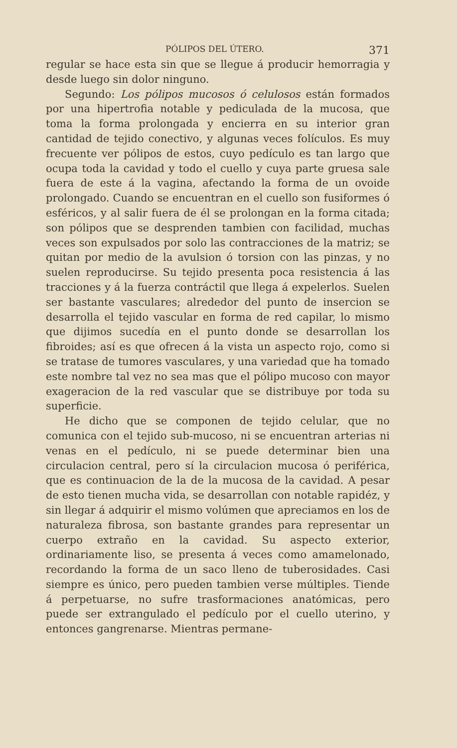PÓLIPOS DEL ÚTERO. 371
regular se hace esta sin que se llegue á producir hemorragia y desde luego sin dolor ninguno.
Segundo: Los pólipos mucosos ó celulosos están formados por una hipertrofia notable y pediculada de la mucosa, que toma la forma prolongada y encierra en su interior gran cantidad de tejido conectivo, y algunas veces folículos. Es muy frecuente ver pólipos de estos, cuyo pedículo es tan largo que ocupa toda la cavidad y todo el cuello y cuya parte gruesa sale fuera de este á la vagina, afectando la forma de un ovoide prolongado. Cuando se encuentran en el cuello son fusiformes ó esféricos, y al salir fuera de él se prolongan en la forma citada; son pólipos que se desprenden tambien con facilidad, muchas veces son expulsados por solo las contracciones de la matriz; se quitan por medio de la avulsion ó torsion con las pinzas, y no suelen reproducirse. Su tejido presenta poca resistencia á las tracciones y á la fuerza contráctil que llega á expelerlos. Suelen ser bastante vasculares; alrededor del punto de insercion se desarrolla el tejido vascular en forma de red capilar, lo mismo que dijimos sucedía en el punto donde se desarrollan los fibroides; así es que ofrecen á la vista un aspecto rojo, como si se tratase de tumores vasculares, y una variedad que ha tomado este nombre tal vez no sea mas que el pólipo mucoso con mayor exageracion de la red vascular que se distribuye por toda su superficie.
He dicho que se componen de tejido celular, que no comunica con el tejido sub-mucoso, ni se encuentran arterias ni venas en el pedículo, ni se puede determinar bien una circulacion central, pero sí la circulacion mucosa ó periférica, que es continuacion de la de la mucosa de la cavidad. A pesar de esto tienen mucha vida, se desarrollan con notable rapidéz, y sin llegar á adquirir el mismo volúmen que apreciamos en los de naturaleza fibrosa, son bastante grandes para representar un cuerpo extraño en la cavidad. Su aspecto exterior, ordinariamente liso, se presenta á veces como amamelonado, recordando la forma de un saco lleno de tuberosidades. Casi siempre es único, pero pueden tambien verse múltiples. Tiende á perpetuarse, no sufre trasformaciones anatómicas, pero puede ser extrangulado el pedículo por el cuello uterino, y entonces gangrenarse. Mientras permane-